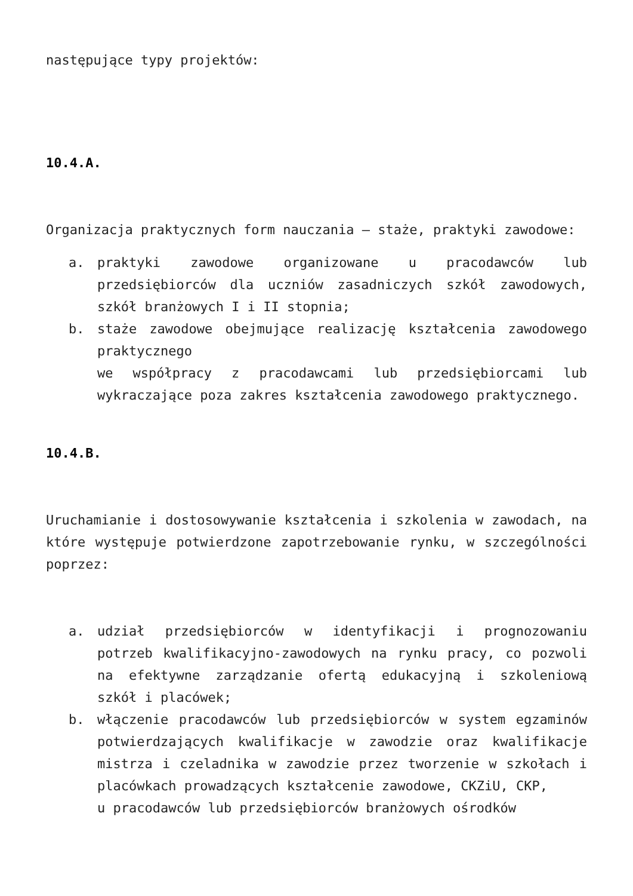następujące typy projektów:
10.4.A.
Organizacja praktycznych form nauczania – staże, praktyki zawodowe:
a. praktyki zawodowe organizowane u pracodawców lub przedsiębiorców dla uczniów zasadniczych szkół zawodowych, szkół branżowych I i II stopnia;
b. staże zawodowe obejmujące realizację kształcenia zawodowego praktycznego
we współpracy z pracodawcami lub przedsiębiorcami lub wykraczające poza zakres kształcenia zawodowego praktycznego.
10.4.B.
Uruchamianie i dostosowywanie kształcenia i szkolenia w zawodach, na które występuje potwierdzone zapotrzebowanie rynku, w szczególności poprzez:
a. udział przedsiębiorców w identyfikacji i prognozowaniu potrzeb kwalifikacyjno-zawodowych na rynku pracy, co pozwoli na efektywne zarządzanie ofertą edukacyjną i szkoleniową szkół i placówek;
b. włączenie pracodawców lub przedsiębiorców w system egzaminów potwierdzających kwalifikacje w zawodzie oraz kwalifikacje mistrza i czeladnika w zawodzie przez tworzenie w szkołach i placówkach prowadzących kształcenie zawodowe, CKZiU, CKP,
u pracodawców lub przedsiębiorców branżowych ośrodków